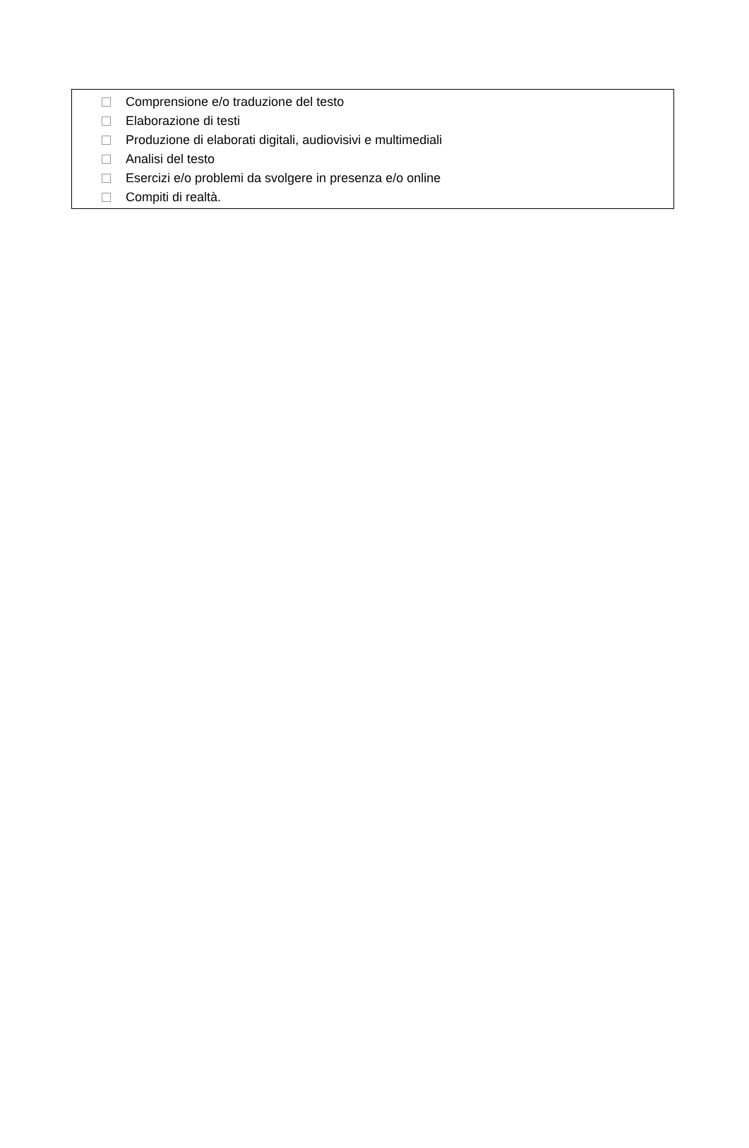Comprensione e/o traduzione del testo
Elaborazione di testi
Produzione di elaborati digitali, audiovisivi e multimediali
Analisi del testo
Esercizi e/o problemi da svolgere in presenza e/o online
Compiti di realtà.